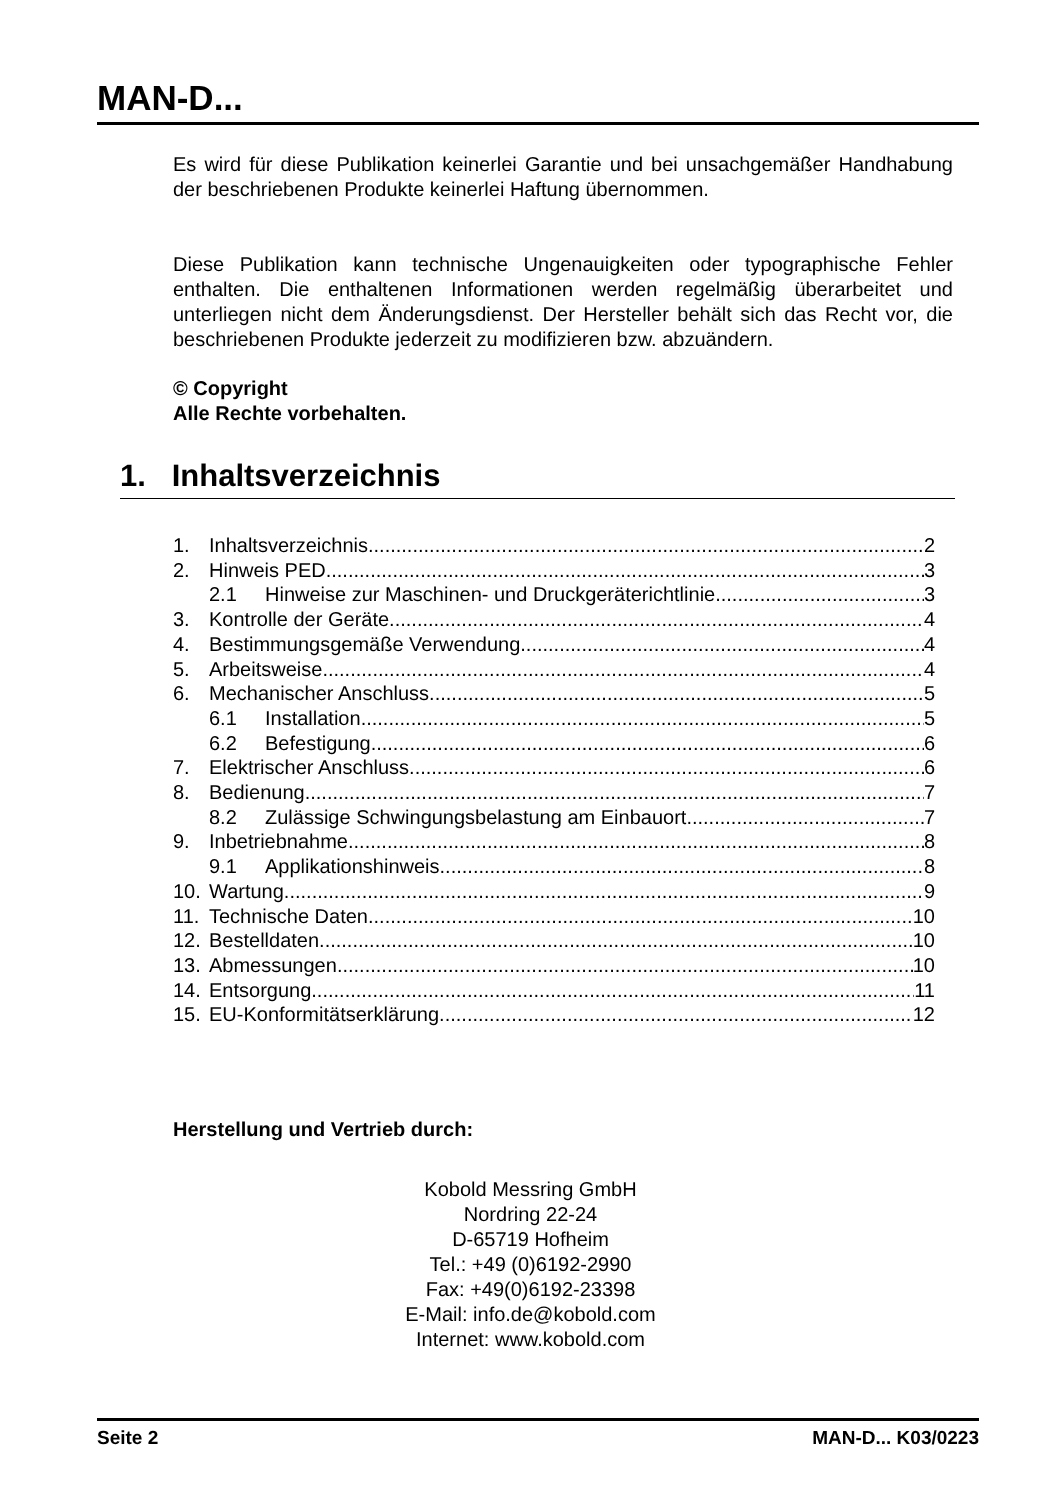MAN-D...
Es wird für diese Publikation keinerlei Garantie und bei unsachgemäßer Handhabung der beschriebenen Produkte keinerlei Haftung übernommen.
Diese Publikation kann technische Ungenauigkeiten oder typographische Fehler enthalten. Die enthaltenen Informationen werden regelmäßig überarbeitet und unterliegen nicht dem Änderungsdienst. Der Hersteller behält sich das Recht vor, die beschriebenen Produkte jederzeit zu modifizieren bzw. abzuändern.
© Copyright
Alle Rechte vorbehalten.
1. Inhaltsverzeichnis
1. Inhaltsverzeichnis 2
2. Hinweis PED 3
2.1 Hinweise zur Maschinen- und Druckgeräterichtlinie 3
3. Kontrolle der Geräte 4
4. Bestimmungsgemäße Verwendung 4
5. Arbeitsweise 4
6. Mechanischer Anschluss 5
6.1 Installation 5
6.2 Befestigung 6
7. Elektrischer Anschluss 6
8. Bedienung 7
8.2 Zulässige Schwingungsbelastung am Einbauort 7
9. Inbetriebnahme 8
9.1 Applikationshinweis 8
10. Wartung 9
11. Technische Daten 10
12. Bestelldaten 10
13. Abmessungen 10
14. Entsorgung 11
15. EU-Konformitätserklärung 12
Herstellung und Vertrieb durch:
Kobold Messring GmbH
Nordring 22-24
D-65719 Hofheim
Tel.: +49 (0)6192-2990
Fax: +49(0)6192-23398
E-Mail: info.de@kobold.com
Internet: www.kobold.com
Seite 2 MAN-D... K03/0223